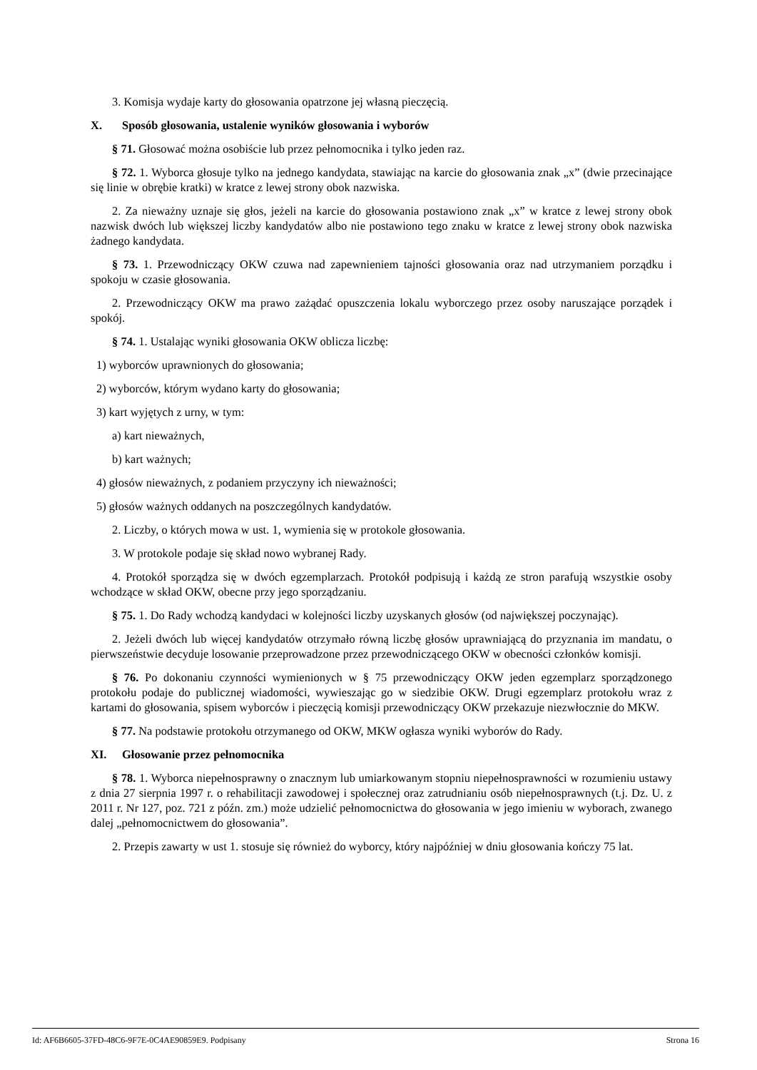3. Komisja wydaje karty do głosowania opatrzone jej własną pieczęcią.
X. Sposób głosowania, ustalenie wyników głosowania i wyborów
§ 71. Głosować można osobiście lub przez pełnomocnika i tylko jeden raz.
§ 72. 1. Wyborca głosuje tylko na jednego kandydata, stawiając na karcie do głosowania znak „x” (dwie przecinające się linie w obrębie kratki) w kratce z lewej strony obok nazwiska.
2. Za nieważny uznaje się głos, jeżeli na karcie do głosowania postawiono znak „x” w kratce z lewej strony obok nazwisk dwóch lub większej liczby kandydatów albo nie postawiono tego znaku w kratce z lewej strony obok nazwiska żadnego kandydata.
§ 73. 1. Przewodniczący OKW czuwa nad zapewnieniem tajności głosowania oraz nad utrzymaniem porządku i spokoju w czasie głosowania.
2. Przewodniczący OKW ma prawo zażądać opuszczenia lokalu wyborczego przez osoby naruszające porządek i spokój.
§ 74. 1. Ustalając wyniki głosowania OKW oblicza liczbę:
1) wyborców uprawnionych do głosowania;
2) wyborców, którym wydano karty do głosowania;
3) kart wyjętych z urny, w tym:
a) kart nieważnych,
b) kart ważnych;
4) głosów nieważnych, z podaniem przyczyny ich nieważności;
5) głosów ważnych oddanych na poszczególnych kandydatów.
2. Liczby, o których mowa w ust. 1, wymienia się w protokole głosowania.
3. W protokole podaje się skład nowo wybranej Rady.
4. Protokół sporządza się w dwóch egzemplarzach. Protokół podpisują i każdą ze stron parafują wszystkie osoby wchodzące w skład OKW, obecne przy jego sporządzaniu.
§ 75. 1. Do Rady wchodzą kandydaci w kolejności liczby uzyskanych głosów (od największej poczynając).
2. Jeżeli dwóch lub więcej kandydatów otrzymało równą liczbę głosów uprawniającą do przyznania im mandatu, o pierwszeństwie decyduje losowanie przeprowadzone przez przewodniczącego OKW w obecności członków komisji.
§ 76. Po dokonaniu czynności wymienionych w § 75 przewodniczący OKW jeden egzemplarz sporządzonego protokołu podaje do publicznej wiadomości, wywieszając go w siedzibie OKW. Drugi egzemplarz protokołu wraz z kartami do głosowania, spisem wyborców i pieczęcią komisji przewodniczący OKW przekazuje niezwłocznie do MKW.
§ 77. Na podstawie protokołu otrzymanego od OKW, MKW ogłasza wyniki wyborów do Rady.
XI. Głosowanie przez pełnomocnika
§ 78. 1. Wyborca niepełnosprawny o znacznym lub umiarkowanym stopniu niepełnosprawności w rozumieniu ustawy z dnia 27 sierpnia 1997 r. o rehabilitacji zawodowej i społecznej oraz zatrudnianiu osób niepełnosprawnych (t.j. Dz. U. z 2011 r. Nr 127, poz. 721 z późn. zm.) może udzielić pełnomocnictwa do głosowania w jego imieniu w wyborach, zwanego dalej „pełnomocnictwem do głosowania”.
2. Przepis zawarty w ust 1. stosuje się również do wyborcy, który najpóźniej w dniu głosowania kończy 75 lat.
Id: AF6B6605-37FD-48C6-9F7E-0C4AE90859E9. Podpisany Strona 16